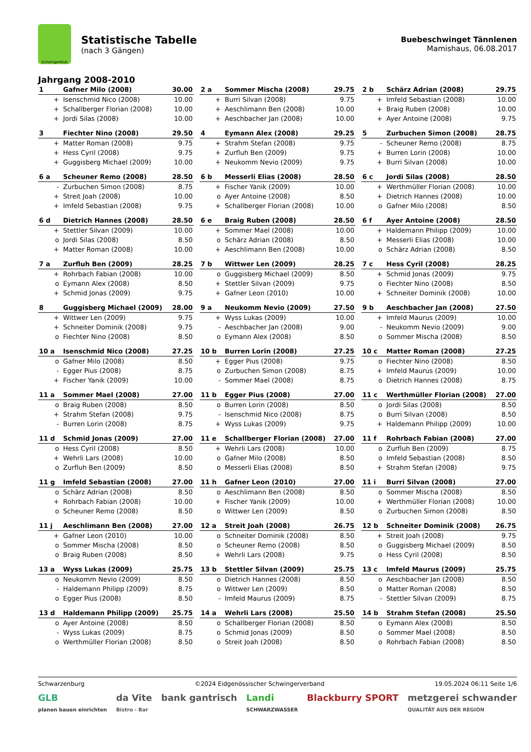SchwingerKlub
Statistische Tabelle
(nach 3 Gängen)
Buebeschwinget Tännlenen
Mamishaus, 06.08.2017
Jahrgang 2008-2010
| 1 | Gafner Milo (2008) | 30.00 |
| --- | --- | --- |
| + | Isenschmid Nico (2008) | 10.00 |
| + | Schallberger Florian (2008) | 10.00 |
| + | Jordi Silas (2008) | 10.00 |
| 2 a | Sommer Mischa (2008) | 29.75 |
| --- | --- | --- |
| + | Burri Silvan (2008) | 9.75 |
| + | Aeschlimann Ben (2008) | 10.00 |
| + | Aeschbacher Jan (2008) | 10.00 |
| 2 b | Schärz Adrian (2008) | 29.75 |
| --- | --- | --- |
| + | Imfeld Sebastian (2008) | 10.00 |
| + | Braig Ruben (2008) | 10.00 |
| + | Ayer Antoine (2008) | 9.75 |
| 3 | Fiechter Nino (2008) | 29.50 |
| --- | --- | --- |
| + | Matter Roman (2008) | 9.75 |
| + | Hess Cyril (2008) | 9.75 |
| + | Guggisberg Michael (2009) | 10.00 |
| 4 | Eymann Alex (2008) | 29.25 |
| --- | --- | --- |
| + | Strahm Stefan (2008) | 9.75 |
| + | Zurfluh Ben (2009) | 9.75 |
| + | Neukomm Nevio (2009) | 9.75 |
| 5 | Zurbuchen Simon (2008) | 28.75 |
| --- | --- | --- |
| - | Scheuner Remo (2008) | 8.75 |
| + | Burren Lorin (2008) | 10.00 |
| + | Burri Silvan (2008) | 10.00 |
| 6 a | Scheuner Remo (2008) | 28.50 |
| --- | --- | --- |
| - | Zurbuchen Simon (2008) | 8.75 |
| + | Streit Joah (2008) | 10.00 |
| + | Imfeld Sebastian (2008) | 9.75 |
| 6 b | Messerli Elias (2008) | 28.50 |
| --- | --- | --- |
| + | Fischer Yanik (2009) | 10.00 |
| o | Ayer Antoine (2008) | 8.50 |
| + | Schallberger Florian (2008) | 10.00 |
| 6 c | Jordi Silas (2008) | 28.50 |
| --- | --- | --- |
| + | Werthmüller Florian (2008) | 10.00 |
| + | Dietrich Hannes (2008) | 10.00 |
| o | Gafner Milo (2008) | 8.50 |
| 6 d | Dietrich Hannes (2008) | 28.50 |
| --- | --- | --- |
| + | Stettler Silvan (2009) | 10.00 |
| o | Jordi Silas (2008) | 8.50 |
| + | Matter Roman (2008) | 10.00 |
| 6 e | Braig Ruben (2008) | 28.50 |
| --- | --- | --- |
| + | Sommer Mael (2008) | 10.00 |
| o | Schärz Adrian (2008) | 8.50 |
| + | Aeschlimann Ben (2008) | 10.00 |
| 6 f | Ayer Antoine (2008) | 28.50 |
| --- | --- | --- |
| + | Haldemann Philipp (2009) | 10.00 |
| + | Messerli Elias (2008) | 10.00 |
| o | Schärz Adrian (2008) | 8.50 |
| 7 a | Zurfluh Ben (2009) | 28.25 |
| --- | --- | --- |
| + | Rohrbach Fabian (2008) | 10.00 |
| o | Eymann Alex (2008) | 8.50 |
| + | Schmid Jonas (2009) | 9.75 |
| 7 b | Wittwer Len (2009) | 28.25 |
| --- | --- | --- |
| o | Guggisberg Michael (2009) | 8.50 |
| + | Stettler Silvan (2009) | 9.75 |
| + | Gafner Leon (2010) | 10.00 |
| 7 c | Hess Cyril (2008) | 28.25 |
| --- | --- | --- |
| + | Schmid Jonas (2009) | 9.75 |
| o | Fiechter Nino (2008) | 8.50 |
| + | Schneiter Dominik (2008) | 10.00 |
| 8 | Guggisberg Michael (2009) | 28.00 |
| --- | --- | --- |
| + | Wittwer Len (2009) | 9.75 |
| + | Schneiter Dominik (2008) | 9.75 |
| o | Fiechter Nino (2008) | 8.50 |
| 9 a | Neukomm Nevio (2009) | 27.50 |
| --- | --- | --- |
| + | Wyss Lukas (2009) | 10.00 |
| - | Aeschbacher Jan (2008) | 9.00 |
| o | Eymann Alex (2008) | 8.50 |
| 9 b | Aeschbacher Jan (2008) | 27.50 |
| --- | --- | --- |
| + | Imfeld Maurus (2009) | 10.00 |
| - | Neukomm Nevio (2009) | 9.00 |
| o | Sommer Mischa (2008) | 8.50 |
| 10 a | Isenschmid Nico (2008) | 27.25 |
| --- | --- | --- |
| o | Gafner Milo (2008) | 8.50 |
| - | Egger Pius (2008) | 8.75 |
| + | Fischer Yanik (2009) | 10.00 |
| 10 b | Burren Lorin (2008) | 27.25 |
| --- | --- | --- |
| + | Egger Pius (2008) | 9.75 |
| o | Zurbuchen Simon (2008) | 8.75 |
| - | Sommer Mael (2008) | 8.75 |
| 10 c | Matter Roman (2008) | 27.25 |
| --- | --- | --- |
| o | Fiechter Nino (2008) | 8.50 |
| + | Imfeld Maurus (2009) | 10.00 |
| o | Dietrich Hannes (2008) | 8.75 |
| 11 a | Sommer Mael (2008) | 27.00 |
| --- | --- | --- |
| o | Braig Ruben (2008) | 8.50 |
| + | Strahm Stefan (2008) | 9.75 |
| - | Burren Lorin (2008) | 8.75 |
| 11 b | Egger Pius (2008) | 27.00 |
| --- | --- | --- |
| o | Burren Lorin (2008) | 8.50 |
| - | Isenschmid Nico (2008) | 8.75 |
| + | Wyss Lukas (2009) | 9.75 |
| 11 c | Werthmüller Florian (2008) | 27.00 |
| --- | --- | --- |
| o | Jordi Silas (2008) | 8.50 |
| o | Burri Silvan (2008) | 8.50 |
| + | Haldemann Philipp (2009) | 10.00 |
| 11 d | Schmid Jonas (2009) | 27.00 |
| --- | --- | --- |
| o | Hess Cyril (2008) | 8.50 |
| + | Wehrli Lars (2008) | 10.00 |
| o | Zurfluh Ben (2009) | 8.50 |
| 11 e | Schallberger Florian (2008) | 27.00 |
| --- | --- | --- |
| + | Wehrli Lars (2008) | 10.00 |
| o | Gafner Milo (2008) | 8.50 |
| o | Messerli Elias (2008) | 8.50 |
| 11 f | Rohrbach Fabian (2008) | 27.00 |
| --- | --- | --- |
| o | Zurfluh Ben (2009) | 8.75 |
| o | Imfeld Sebastian (2008) | 8.50 |
| + | Strahm Stefan (2008) | 9.75 |
| 11 g | Imfeld Sebastian (2008) | 27.00 |
| --- | --- | --- |
| o | Schärz Adrian (2008) | 8.50 |
| + | Rohrbach Fabian (2008) | 10.00 |
| o | Scheuner Remo (2008) | 8.50 |
| 11 h | Gafner Leon (2010) | 27.00 |
| --- | --- | --- |
| o | Aeschlimann Ben (2008) | 8.50 |
| + | Fischer Yanik (2009) | 10.00 |
| o | Wittwer Len (2009) | 8.50 |
| 11 i | Burri Silvan (2008) | 27.00 |
| --- | --- | --- |
| o | Sommer Mischa (2008) | 8.50 |
| + | Werthmüller Florian (2008) | 10.00 |
| o | Zurbuchen Simon (2008) | 8.50 |
| 11 j | Aeschlimann Ben (2008) | 27.00 |
| --- | --- | --- |
| + | Gafner Leon (2010) | 10.00 |
| o | Sommer Mischa (2008) | 8.50 |
| o | Braig Ruben (2008) | 8.50 |
| 12 a | Streit Joah (2008) | 26.75 |
| --- | --- | --- |
| o | Schneiter Dominik (2008) | 8.50 |
| o | Scheuner Remo (2008) | 8.50 |
| + | Wehrli Lars (2008) | 9.75 |
| 12 b | Schneiter Dominik (2008) | 26.75 |
| --- | --- | --- |
| + | Streit Joah (2008) | 9.75 |
| o | Guggisberg Michael (2009) | 8.50 |
| o | Hess Cyril (2008) | 8.50 |
| 13 a | Wyss Lukas (2009) | 25.75 |
| --- | --- | --- |
| o | Neukomm Nevio (2009) | 8.50 |
| - | Haldemann Philipp (2009) | 8.75 |
| o | Egger Pius (2008) | 8.50 |
| 13 b | Stettler Silvan (2009) | 25.75 |
| --- | --- | --- |
| o | Dietrich Hannes (2008) | 8.50 |
| o | Wittwer Len (2009) | 8.50 |
| - | Imfeld Maurus (2009) | 8.75 |
| 13 c | Imfeld Maurus (2009) | 25.75 |
| --- | --- | --- |
| o | Aeschbacher Jan (2008) | 8.50 |
| o | Matter Roman (2008) | 8.50 |
| - | Stettler Silvan (2009) | 8.75 |
| 13 d | Haldemann Philipp (2009) | 25.75 |
| --- | --- | --- |
| o | Ayer Antoine (2008) | 8.50 |
| - | Wyss Lukas (2009) | 8.75 |
| o | Werthmüller Florian (2008) | 8.50 |
| 14 a | Wehrli Lars (2008) | 25.50 |
| --- | --- | --- |
| o | Schallberger Florian (2008) | 8.50 |
| o | Schmid Jonas (2009) | 8.50 |
| o | Streit Joah (2008) | 8.50 |
| 14 b | Strahm Stefan (2008) | 25.50 |
| --- | --- | --- |
| o | Eymann Alex (2008) | 8.50 |
| o | Sommer Mael (2008) | 8.50 |
| o | Rohrbach Fabian (2008) | 8.50 |
Schwarzenburg ©2024 Eidgenössischer Schwingerverband 19.05.2024 06:11 Seite 1/6
GLB
planen bauen einrichten da Vite
Bistro - Bar bank gantrisch Landi
SCHWARZWASSER Blackburry SPORT metzgerei schwander
QUALITÄT AUS DER REGION